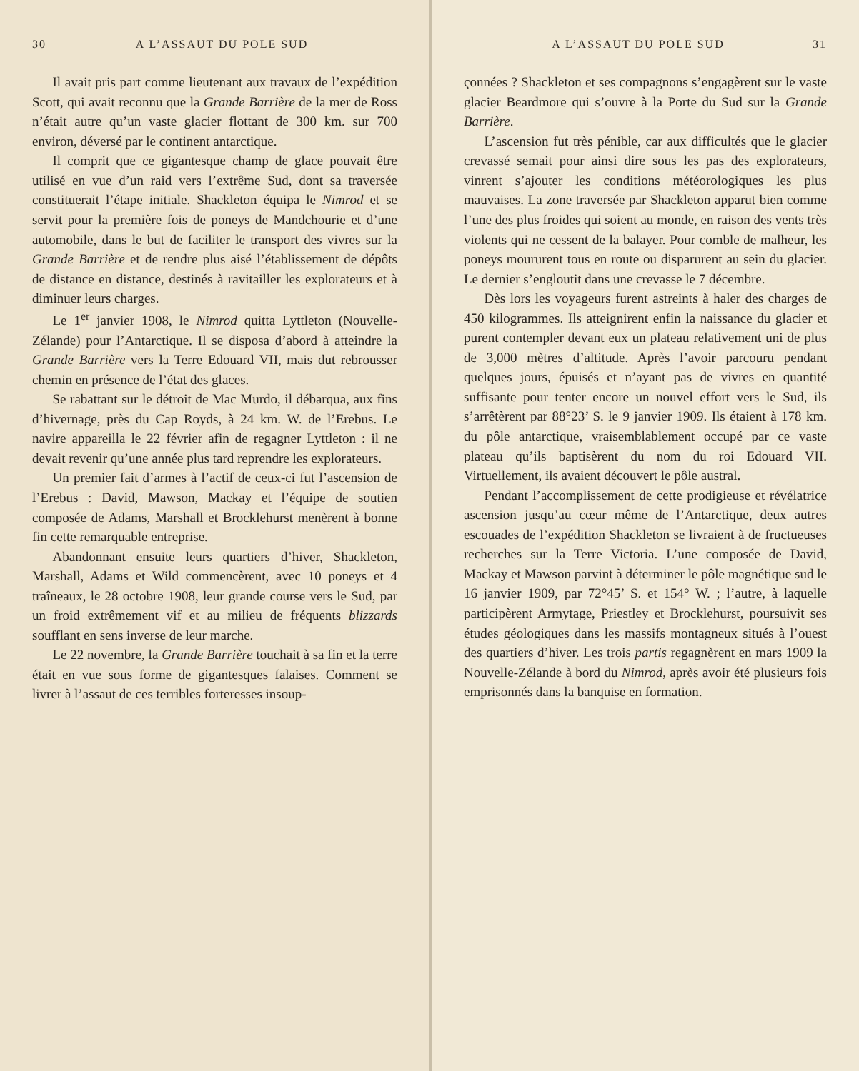30 A L’ASSAUT DU POLE SUD
Il avait pris part comme lieutenant aux travaux de l’expédition Scott, qui avait reconnu que la Grande Barrière de la mer de Ross n’était autre qu’un vaste glacier flottant de 300 km. sur 700 environ, déversé par le continent antarctique.
Il comprit que ce gigantesque champ de glace pouvait être utilisé en vue d’un raid vers l’extrême Sud, dont sa traversée constituerait l’étape initiale. Shackleton équipa le Nimrod et se servit pour la première fois de poneys de Mandchourie et d’une automobile, dans le but de faciliter le transport des vivres sur la Grande Barrière et de rendre plus aisé l’établissement de dépôts de distance en distance, destinés à ravitailler les explorateurs et à diminuer leurs charges.
Le 1<sup>er</sup> janvier 1908, le Nimrod quitta Lyttleton (Nouvelle-Zélande) pour l’Antarctique. Il se disposa d’abord à atteindre la Grande Barrière vers la Terre Edouard VII, mais dut rebrousser chemin en présence de l’état des glaces.
Se rabattant sur le détroit de Mac Murdo, il débarqua, aux fins d’hivernage, près du Cap Royds, à 24 km. W. de l’Erebus. Le navire appareilla le 22 février afin de regagner Lyttleton : il ne devait revenir qu’une année plus tard reprendre les explorateurs.
Un premier fait d’armes à l’actif de ceux-ci fut l’ascension de l’Erebus : David, Mawson, Mackay et l’équipe de soutien composée de Adams, Marshall et Brocklehurst menèrent à bonne fin cette remarquable entreprise.
Abandonnant ensuite leurs quartiers d’hiver, Shackleton, Marshall, Adams et Wild commencèrent, avec 10 poneys et 4 traîneaux, le 28 octobre 1908, leur grande course vers le Sud, par un froid extrêmement vif et au milieu de fréquents blizzards soufflant en sens inverse de leur marche.
Le 22 novembre, la Grande Barrière touchait à sa fin et la terre était en vue sous forme de gigantesques falaises. Comment se livrer à l’assaut de ces terribles forteresses insoup-
A L’ASSAUT DU POLE SUD 31
çonnées ? Shackleton et ses compagnons s’engagèrent sur le vaste glacier Beardmore qui s’ouvre à la Porte du Sud sur la Grande Barrière.
L’ascension fut très pénible, car aux difficultés que le glacier crevassé semait pour ainsi dire sous les pas des explorateurs, vinrent s’ajouter les conditions météorologiques les plus mauvaises. La zone traversée par Shackleton apparut bien comme l’une des plus froides qui soient au monde, en raison des vents très violents qui ne cessent de la balayer. Pour comble de malheur, les poneys moururent tous en route ou disparurent au sein du glacier. Le dernier s’engloutit dans une crevasse le 7 décembre.
Dès lors les voyageurs furent astreints à haler des charges de 450 kilogrammes. Ils atteignirent enfin la naissance du glacier et purent contempler devant eux un plateau relativement uni de plus de 3,000 mètres d’altitude. Après l’avoir parcouru pendant quelques jours, épuisés et n’ayant pas de vivres en quantité suffisante pour tenter encore un nouvel effort vers le Sud, ils s’arrêtèrent par 88°23’ S. le 9 janvier 1909. Ils étaient à 178 km. du pôle antarctique, vraisemblablement occupé par ce vaste plateau qu’ils baptisèrent du nom du roi Edouard VII. Virtuellement, ils avaient découvert le pôle austral.
Pendant l’accomplissement de cette prodigieuse et révélatrice ascension jusqu’au cœur même de l’Antarctique, deux autres escouades de l’expédition Shackleton se livraient à de fructueuses recherches sur la Terre Victoria. L’une composée de David, Mackay et Mawson parvint à déterminer le pôle magnétique sud le 16 janvier 1909, par 72°45’ S. et 154° W. ; l’autre, à laquelle participèrent Armytage, Priestley et Brocklehurst, poursuivit ses études géologiques dans les massifs montagneux situés à l’ouest des quartiers d’hiver. Les trois partis regagnèrent en mars 1909 la Nouvelle-Zélande à bord du Nimrod, après avoir été plusieurs fois emprisonnés dans la banquise en formation.